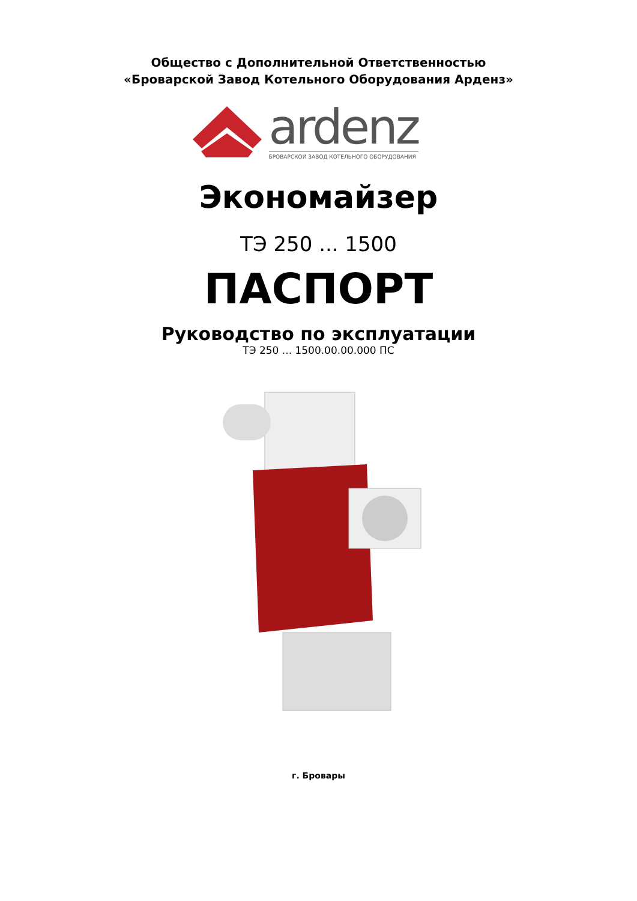Общество с Дополнительной Ответственностью
«Броварской Завод Котельного Оборудования Арденз»
ardenz
БРОВАРСКОЙ ЗАВОД КОТЕЛЬНОГО ОБОРУДОВАНИЯ
Экономайзер
ТЭ 250 ... 1500
ПАСПОРТ
Руководство по эксплуатации
ТЭ 250 ... 1500.00.00.000 ПС
г. Бровары